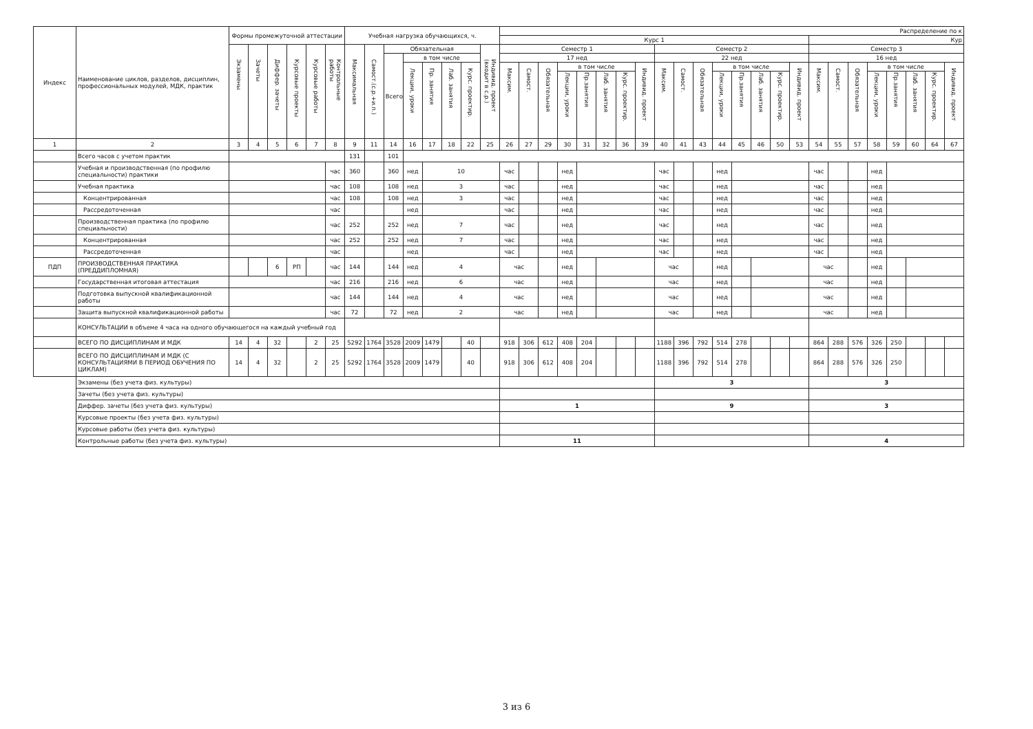| Индекс | Наименование циклов, разделов, дисциплин, профессиональных модулей, МДК, практик | Формы промежуточной аттестации | | | | | | Учебная нагрузка обучающихся, ч. | | | | | | | | Распределение по к | | | | | | | | | | | | | | | | | | | | | | | |
| --- | --- | --- | --- | --- | --- | --- | --- | --- | --- | --- | --- | --- | --- | --- | --- | --- | --- | --- | --- | --- | --- | --- | --- | --- | --- | --- | --- | --- | --- | --- | --- | --- | --- | --- | --- | --- | --- | --- | --- |
| | | | | | | | | | | | | | | | | Курс 1 | | | | | | | | | | | | | | | | Кур | | | | | | | |
| | | Экзамены | Зачеты | Диффер. зачеты | Курсовые проекты | Курсовые работы | Контрольные работы | Максимальная | Самост.(с.р.+и.п.) | Обязательная | | | | | Индивид. проект (входит в с.р.) | Семестр 1 | | | | | | | | Семестр 2 | | | | | | | | Семестр 3 | | | | | | | |
| | | | | | | | | | | Всего | в том числе | | | | | 17 нед | | | | | | | | 22 нед | | | | | | | | 16 нед | | | | | | | |
| | | | | | | | | | | | Лекции, уроки | Пр. занятия | Лаб. занятия | Курс. проектир. | | Максим. | Самост. | Обязательная | в том числе | | | | Индивид. проект | Максим. | Самост. | Обязательная | в том числе | | | | Индивид. проект | Максим. | Самост. | Обязательная | в том числе | | | | Индивид. проект |
| | | | | | | | | | | | | | | | | | | | Лекции, уроки | Пр.занятия | Лаб. занятия | Курс. проектир. | | | | | Лекции, уроки | Пр.занятия | Лаб. занятия | Курс. проектир. | | | | | Лекции, уроки | Пр.занятия | Лаб. занятия | Курс. проектир. | |
| 1 | 2 | 3 | 4 | 5 | 6 | 7 | 8 | 9 | 11 | 14 | 16 | 17 | 18 | 22 | 25 | 26 | 27 | 29 | 30 | 31 | 32 | 36 | 39 | 40 | 41 | 43 | 44 | 45 | 46 | 50 | 53 | 54 | 55 | 57 | 58 | 59 | 60 | 64 | 67 |
| | Всего часов с учетом практик | | | | | | | 131 | | 101 | | | | | | | | | | | | | | | | | | | | | | | | | | | | | |
| | Учебная и производственная (по профилю специальности) практики | | | | | | час | 360 | | 360 | нед | 10 | | | | час | | | нед | | | | | час | | | нед | | | | | час | | | нед | | | | |
| | Учебная практика | | | | | | час | 108 | | 108 | нед | 3 | | | | час | | | нед | | | | | час | | | нед | | | | | час | | | нед | | | | |
| | Концентрированная | | | | | | час | 108 | | 108 | нед | 3 | | | | час | | | нед | | | | | час | | | нед | | | | | час | | | нед | | | | |
| | Рассредоточенная | | | | | | час | | | | нед | | | | | час | | | нед | | | | | час | | | нед | | | | | час | | | нед | | | | |
| | Производственная практика (по профилю специальности) | | | | | | час | 252 | | 252 | нед | 7 | | | | час | | | нед | | | | | час | | | нед | | | | | час | | | нед | | | | |
| | Концентрированная | | | | | | час | 252 | | 252 | нед | 7 | | | | час | | | нед | | | | | час | | | нед | | | | | час | | | нед | | | | |
| | Рассредоточенная | | | | | | час | | | | нед | | | | | час | | | нед | | | | | час | | | нед | | | | | час | | | нед | | | | |
| ПДП | ПРОИЗВОДСТВЕННАЯ ПРАКТИКА (ПРЕДДИПЛОМНАЯ) | | | 6 | РП | | час | 144 | | 144 | нед | 4 | | | | час | | | нед | | | | | час | | | нед | | | | | час | | | нед | | | | |
| | Государственная итоговая аттестация | | | | | | час | 216 | | 216 | нед | 6 | | | | час | | | нед | | | | | час | | | нед | | | | | час | | | нед | | | | |
| | Подготовка выпускной квалификационной работы | | | | | | час | 144 | | 144 | нед | 4 | | | | час | | | нед | | | | | час | | | нед | | | | | час | | | нед | | | | |
| | Защита выпускной квалификационной работы | | | | | | час | 72 | | 72 | нед | 2 | | | | час | | | нед | | | | | час | | | нед | | | | | час | | | нед | | | | |
| | КОНСУЛЬТАЦИИ в объеме 4 часа на одного обучающегося на каждый учебный год | | | | | | | | | | | | | | | | | | | | | | | | | | | | | | | | | | | | | | |
| | ВСЕГО ПО ДИСЦИПЛИНАМ И МДК | 14 | 4 | 32 | | 2 | 25 | 5292 | 1764 | 3528 | 2009 | 1479 | | 40 | | 918 | 306 | 612 | 408 | 204 | | | | 1188 | 396 | 792 | 514 | 278 | | | | 864 | 288 | 576 | 326 | 250 | | | |
| | ВСЕГО ПО ДИСЦИПЛИНАМ И МДК (С КОНСУЛЬТАЦИЯМИ В ПЕРИОД ОБУЧЕНИЯ ПО ЦИКЛАМ) | 14 | 4 | 32 | | 2 | 25 | 5292 | 1764 | 3528 | 2009 | 1479 | | 40 | | 918 | 306 | 612 | 408 | 204 | | | | 1188 | 396 | 792 | 514 | 278 | | | | 864 | 288 | 576 | 326 | 250 | | | |
| | Экзамены (без учета физ. культуры) | | | | | | | | | | | | | | | | | | | | | | | 3 | | | | | | | | 3 | | | | | | | |
| | Зачеты (без учета физ. культуры) | | | | | | | | | | | | | | | | | | | | | | | | | | | | | | | | | | | | | | |
| | Диффер. зачеты (без учета физ. культуры) | | | | | | | | | | | | | | | 1 | | | | | | | | 9 | | | | | | | | 3 | | | | | | | |
| | Курсовые проекты (без учета физ. культуры) | | | | | | | | | | | | | | | | | | | | | | | | | | | | | | | | | | | | | | |
| | Курсовые работы (без учета физ. культуры) | | | | | | | | | | | | | | | | | | | | | | | | | | | | | | | | | | | | | | |
| | Контрольные работы (без учета физ. культуры) | | | | | | | | | | | | | | | 11 | | | | | | | | | | | | | | | | 4 | | | | | | | |
3 из 6